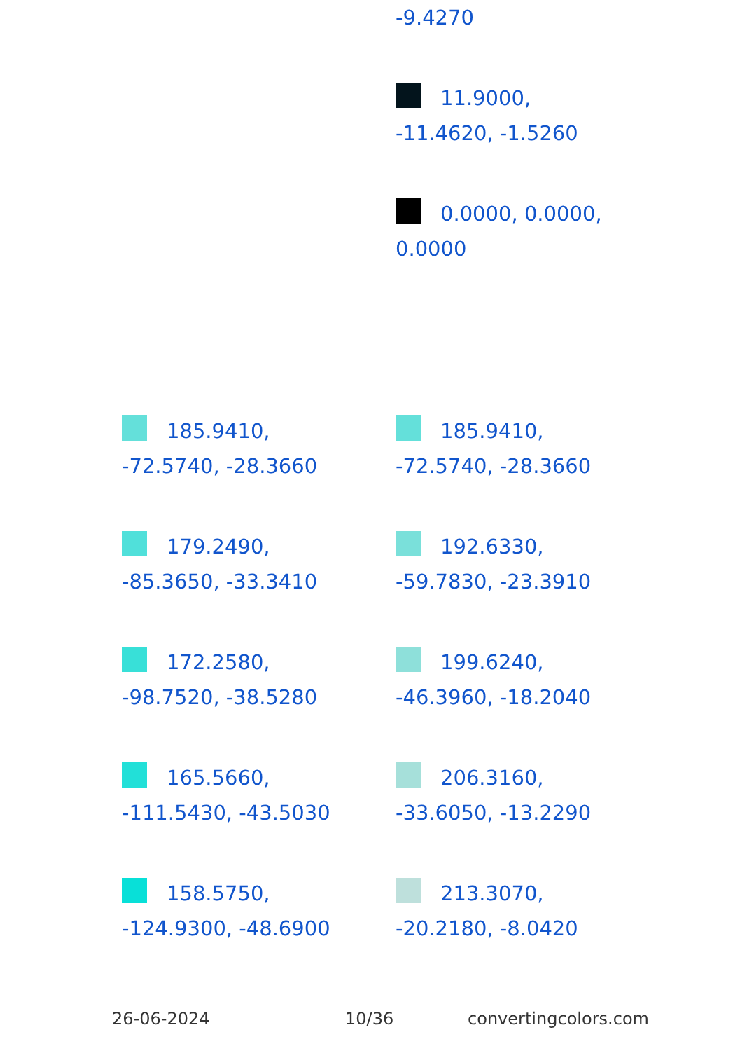-9.4270
11.9000, -11.4620, -1.5260
0.0000, 0.0000, 0.0000
185.9410, -72.5740, -28.3660
185.9410, -72.5740, -28.3660
179.2490, -85.3650, -33.3410
192.6330, -59.7830, -23.3910
172.2580, -98.7520, -38.5280
199.6240, -46.3960, -18.2040
165.5660, -111.5430, -43.5030
206.3160, -33.6050, -13.2290
158.5750, -124.9300, -48.6900
213.3070, -20.2180, -8.0420
26-06-2024 10/36 convertingcolors.com